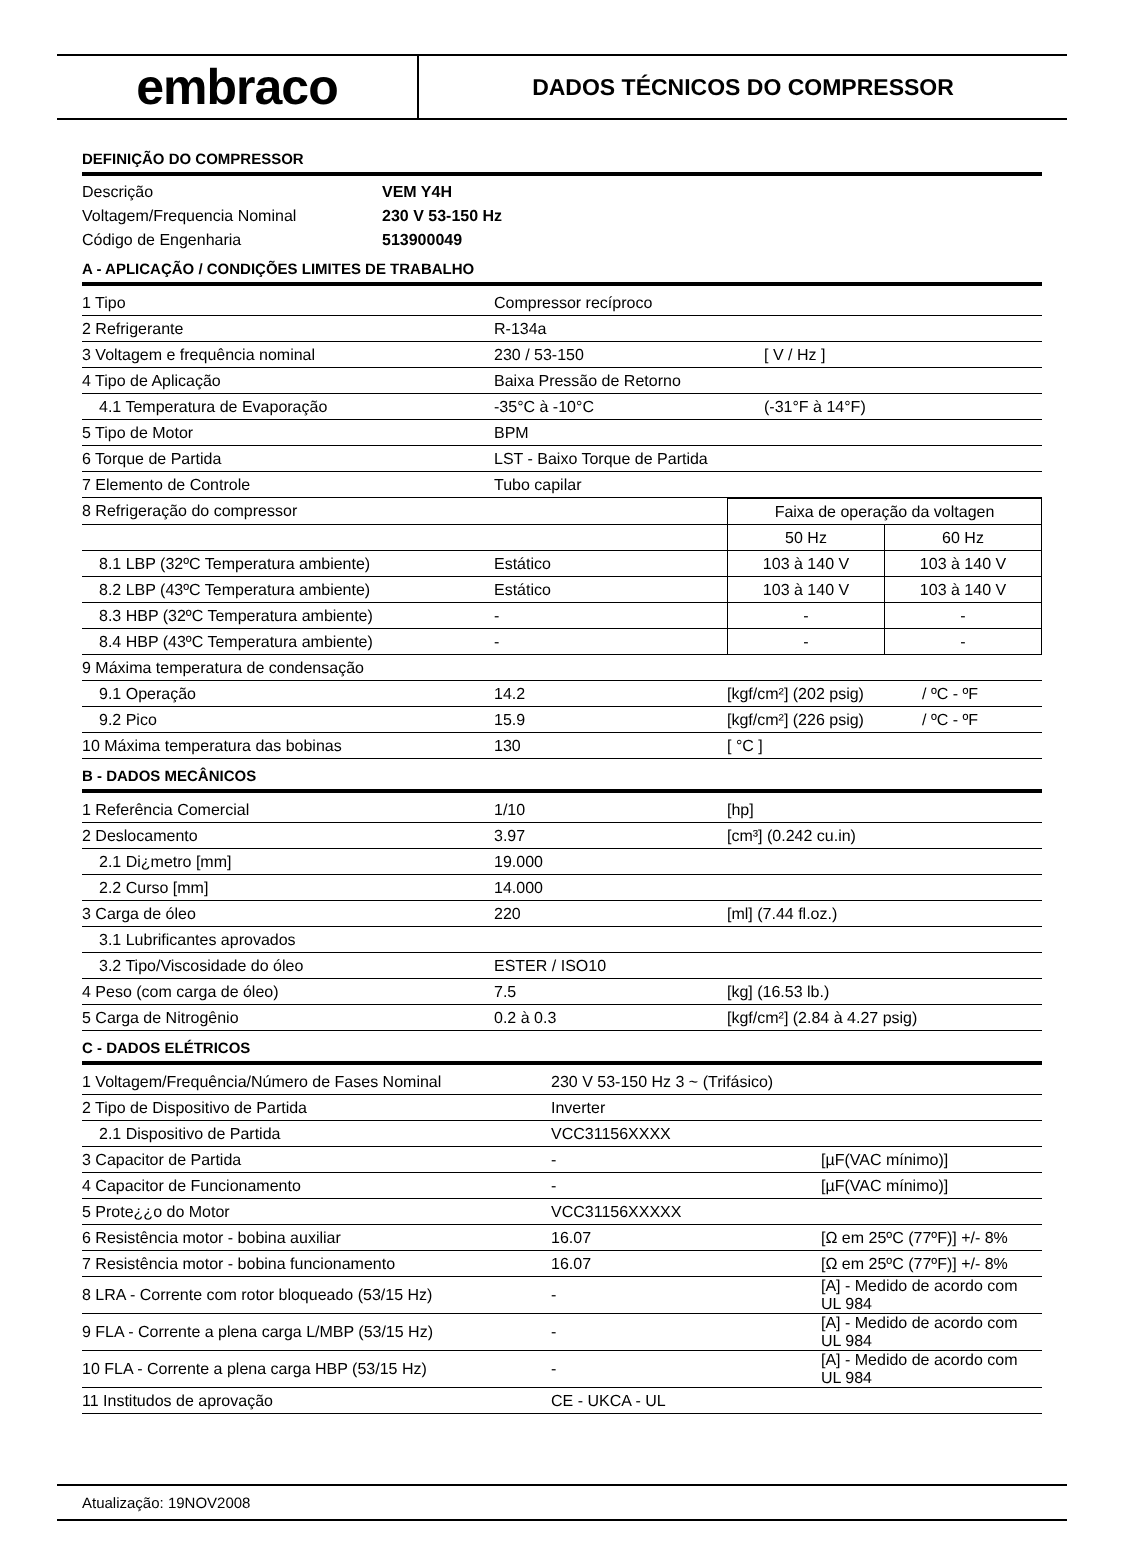embraco
DADOS TÉCNICOS DO COMPRESSOR
DEFINIÇÃO DO COMPRESSOR
| Descrição | VEM Y4H |
| Voltagem/Frequencia Nominal | 230 V 53-150 Hz |
| Código de Engenharia | 513900049 |
A - APLICAÇÃO / CONDIÇÕES LIMITES DE TRABALHO
| 1 Tipo | Compressor recíproco | |
| 2 Refrigerante | R-134a | |
| 3 Voltagem e frequência nominal | 230 / 53-150 | [ V / Hz ] |
| 4 Tipo de Aplicação | Baixa Pressão de Retorno | |
| 4.1 Temperatura de Evaporação | -35°C à -10°C | (-31°F à 14°F) |
| 5 Tipo de Motor | BPM | |
| 6 Torque de Partida | LST - Baixo Torque de Partida | |
| 7 Elemento de Controle | Tubo capilar | |
| 8 Refrigeração do compressor | | Faixa de operação da voltagen | |
| | | 50 Hz | 60 Hz |
| 8.1 LBP (32ºC Temperatura ambiente) | Estático | 103 à 140 V | 103 à 140 V |
| 8.2 LBP (43ºC Temperatura ambiente) | Estático | 103 à 140 V | 103 à 140 V |
| 8.3 HBP (32ºC Temperatura ambiente) | - | - | - |
| 8.4 HBP (43ºC Temperatura ambiente) | - | - | - |
| 9 Máxima temperatura de condensação | | | |
| 9.1 Operação | 14.2 | [kgf/cm²] (202 psig) | / ºC - ºF |
| 9.2 Pico | 15.9 | [kgf/cm²] (226 psig) | / ºC - ºF |
| 10 Máxima temperatura das bobinas | 130 | [ °C ] | |
B - DADOS MECÂNICOS
| 1 Referência Comercial | 1/10 | [hp] |
| 2 Deslocamento | 3.97 | [cm³] (0.242 cu.in) |
| 2.1 Di¿metro [mm] | 19.000 | |
| 2.2 Curso [mm] | 14.000 | |
| 3 Carga de óleo | 220 | [ml] (7.44 fl.oz.) |
| 3.1 Lubrificantes aprovados | | |
| 3.2 Tipo/Viscosidade do óleo | ESTER / ISO10 | |
| 4 Peso (com carga de óleo) | 7.5 | [kg] (16.53 lb.) |
| 5 Carga de Nitrogênio | 0.2 à 0.3 | [kgf/cm²] (2.84 à 4.27 psig) |
C - DADOS ELÉTRICOS
| 1 Voltagem/Frequência/Número de Fases Nominal | 230 V 53-150 Hz 3 ~ (Trifásico) | |
| 2 Tipo de Dispositivo de Partida | Inverter | |
| 2.1 Dispositivo de Partida | VCC31156XXXX | |
| 3 Capacitor de Partida | - | [µF(VAC mínimo)] |
| 4 Capacitor de Funcionamento | - | [µF(VAC mínimo)] |
| 5 Prote¿¿o do Motor | VCC31156XXXXX | |
| 6 Resistência motor - bobina auxiliar | 16.07 | [Ω em 25ºC (77ºF)] +/- 8% |
| 7 Resistência motor - bobina funcionamento | 16.07 | [Ω em 25ºC (77ºF)] +/- 8% |
| 8 LRA - Corrente com rotor bloqueado (53/15 Hz) | - | [A] - Medido de acordo com UL 984 |
| 9 FLA - Corrente a plena carga L/MBP (53/15 Hz) | - | [A] - Medido de acordo com UL 984 |
| 10 FLA - Corrente a plena carga HBP (53/15 Hz) | - | [A] - Medido de acordo com UL 984 |
| 11 Institudos de aprovação | CE - UKCA - UL | |
Atualização: 19NOV2008